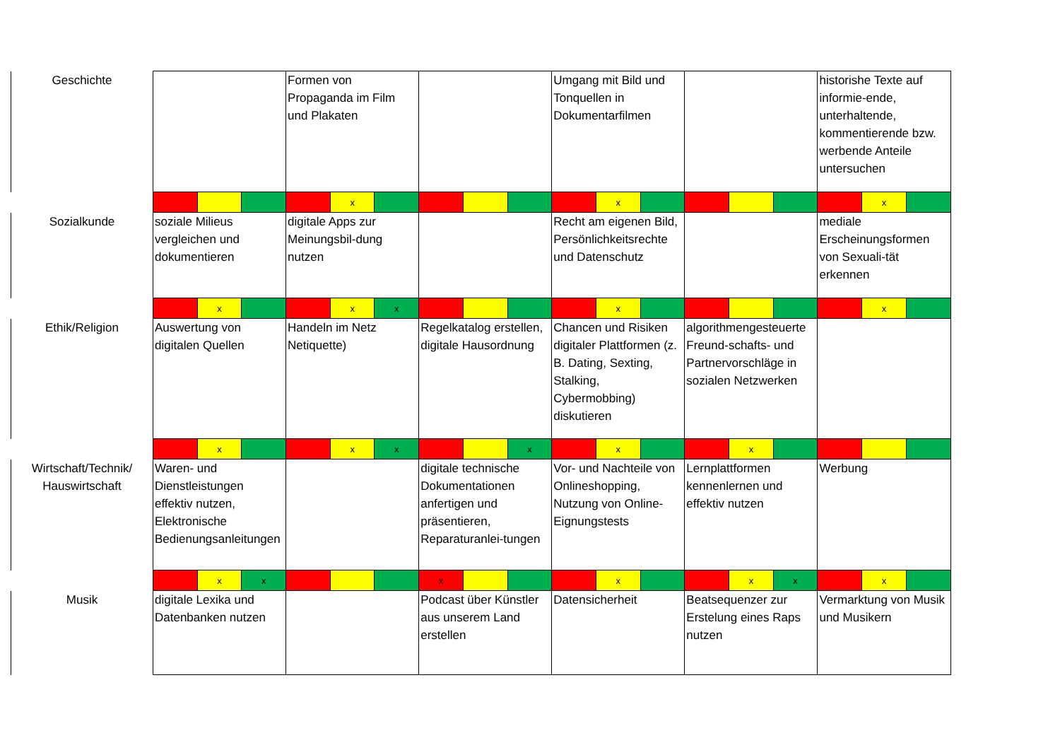| Geschichte | | | | Formen von Propaganda im Film und Plakaten | | | | | | Umgang mit Bild und Tonquellen in Dokumentarfilmen | | | | | | historishe Texte auf informie-ende, unterhaltende, kommentierende bzw. werbende Anteile untersuchen | | |
| | | | | | x | | | | | | x | | | | | | x | |
| Sozialkunde | soziale Milieus vergleichen und dokumentieren | | | digitale Apps zur Meinungsbil-dung nutzen | | | | | | Recht am eigenen Bild, Persönlichkeitsrechte und Datenschutz | | | | | | mediale Erscheinungsformen von Sexuali-tät erkennen | | |
| | | x | | | x | x | | | | | x | | | | | | x | |
| Ethik/Religion | Auswertung von digitalen Quellen | | | Handeln im Netz Netiquette) | | | Regelkatalog erstellen, digitale Hausordnung | | | Chancen und Risiken digitaler Plattformen (z. B. Dating, Sexting, Stalking, Cybermobbing) diskutieren | | | algorithmengesteuerte Freund-schafts- und Partnervorschläge in sozialen Netzwerken | | | | | |
| | | x | | | x | x | | | x | | x | | | x | | | | |
| Wirtschaft/Technik/ Hauswirtschaft | Waren- und Dienstleistungen effektiv nutzen, Elektronische Bedienungsanleitungen | | | | | | digitale technische Dokumentationen anfertigen und präsentieren, Reparaturanlei-tungen | | | Vor- und Nachteile von Onlineshopping, Nutzung von Online-Eignungstests | | | Lernplattformen kennenlernen und effektiv nutzen | | | Werbung | | |
| | | x | x | | | | x | | | | x | | | x | x | | x | |
| Musik | digitale Lexika und Datenbanken nutzen | | | | | | Podcast über Künstler aus unserem Land erstellen | | | Datensicherheit | | | Beatsequenzer zur Erstelung eines Raps nutzen | | | Vermarktung von Musik und Musikern | | |